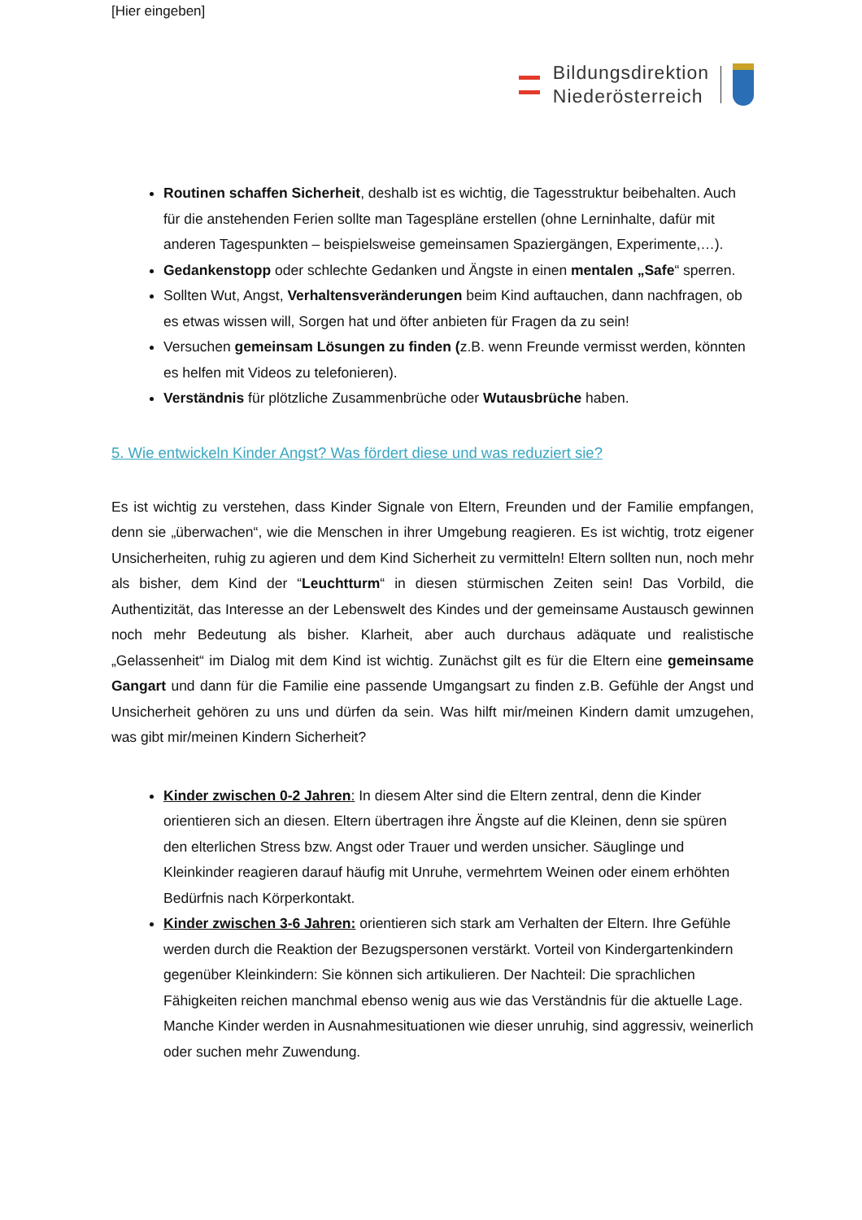[Hier eingeben]
Bildungsdirektion
Niederösterreich
Routinen schaffen Sicherheit, deshalb ist es wichtig, die Tagesstruktur beibehalten. Auch für die anstehenden Ferien sollte man Tagespläne erstellen (ohne Lerninhalte, dafür mit anderen Tagespunkten – beispielsweise gemeinsamen Spaziergängen, Experimente,…).
Gedankenstopp oder schlechte Gedanken und Ängste in einen mentalen „Safe“ sperren.
Sollten Wut, Angst, Verhaltensveränderungen beim Kind auftauchen, dann nachfragen, ob es etwas wissen will, Sorgen hat und öfter anbieten für Fragen da zu sein!
Versuchen gemeinsam Lösungen zu finden (z.B. wenn Freunde vermisst werden, könnten es helfen mit Videos zu telefonieren).
Verständnis für plötzliche Zusammenbrüche oder Wutausbrüche haben.
5. Wie entwickeln Kinder Angst? Was fördert diese und was reduziert sie?
Es ist wichtig zu verstehen, dass Kinder Signale von Eltern, Freunden und der Familie empfangen, denn sie „überwachen“, wie die Menschen in ihrer Umgebung reagieren. Es ist wichtig, trotz eigener Unsicherheiten, ruhig zu agieren und dem Kind Sicherheit zu vermitteln! Eltern sollten nun, noch mehr als bisher, dem Kind der “Leuchtturm“ in diesen stürmischen Zeiten sein! Das Vorbild, die Authentizität, das Interesse an der Lebenswelt des Kindes und der gemeinsame Austausch gewinnen noch mehr Bedeutung als bisher. Klarheit, aber auch durchaus adäquate und realistische „Gelassenheit“ im Dialog mit dem Kind ist wichtig. Zunächst gilt es für die Eltern eine gemeinsame Gangart und dann für die Familie eine passende Umgangsart zu finden z.B. Gefühle der Angst und Unsicherheit gehören zu uns und dürfen da sein. Was hilft mir/meinen Kindern damit umzugehen, was gibt mir/meinen Kindern Sicherheit?
Kinder zwischen 0-2 Jahren: In diesem Alter sind die Eltern zentral, denn die Kinder orientieren sich an diesen. Eltern übertragen ihre Ängste auf die Kleinen, denn sie spüren den elterlichen Stress bzw. Angst oder Trauer und werden unsicher. Säuglinge und Kleinkinder reagieren darauf häufig mit Unruhe, vermehrtem Weinen oder einem erhöhten Bedürfnis nach Körperkontakt.
Kinder zwischen 3-6 Jahren: orientieren sich stark am Verhalten der Eltern. Ihre Gefühle werden durch die Reaktion der Bezugspersonen verstärkt. Vorteil von Kindergartenkindern gegenüber Kleinkindern: Sie können sich artikulieren. Der Nachteil: Die sprachlichen Fähigkeiten reichen manchmal ebenso wenig aus wie das Verständnis für die aktuelle Lage. Manche Kinder werden in Ausnahmesituationen wie dieser unruhig, sind aggressiv, weinerlich oder suchen mehr Zuwendung.